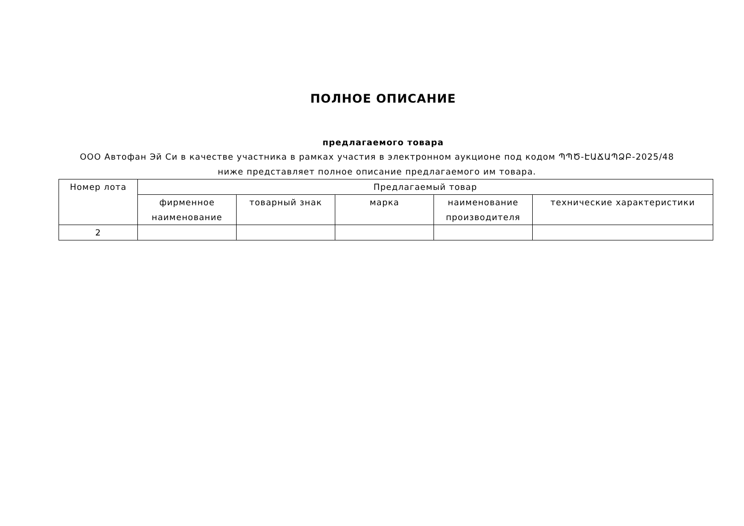ПОЛНОЕ ОПИСАНИЕ
предлагаемого товара
ООО Автофан Эй Си в качестве участника в рамках участия в электронном аукционе под кодом ՊՊԾ-ԷԱՃԱՊՁԲ-2025/48 ниже представляет полное описание предлагаемого им товара.
| Номер лота | Предлагаемый товар | | | | |
| --- | --- | --- | --- | --- | --- |
| | фирменное наименование | товарный знак | марка | наименование производителя | технические характеристики |
| 2 | | | | | |